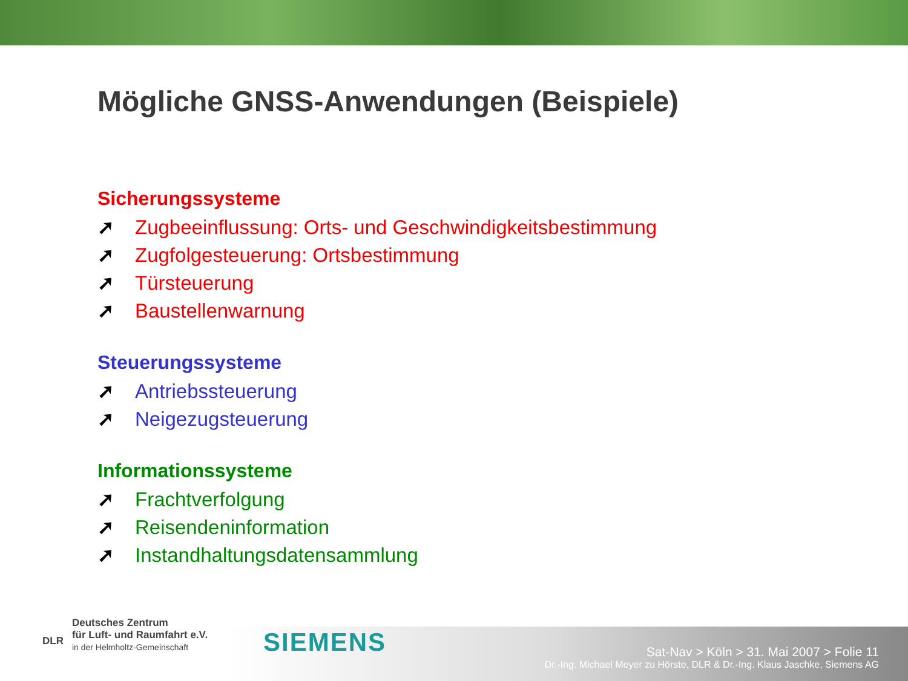Mögliche GNSS-Anwendungen (Beispiele)
Sicherungssysteme
➚ Zugbeeinflussung: Orts- und Geschwindigkeitsbestimmung
➚ Zugfolgesteuerung: Ortsbestimmung
➚ Türsteuerung
➚ Baustellenwarnung
Steuerungssysteme
➚ Antriebssteuerung
➚ Neigezugsteuerung
Informationssysteme
➚ Frachtverfolgung
➚ Reisendeninformation
➚ Instandhaltungsdatensammlung
DLR
Deutsches Zentrum
für Luft- und Raumfahrt e.V.
in der Helmholtz-Gemeinschaft
SIEMENS
Sat-Nav > Köln > 31. Mai 2007 > Folie 11
Dr.-Ing. Michael Meyer zu Hörste, DLR & Dr.-Ing. Klaus Jaschke, Siemens AG